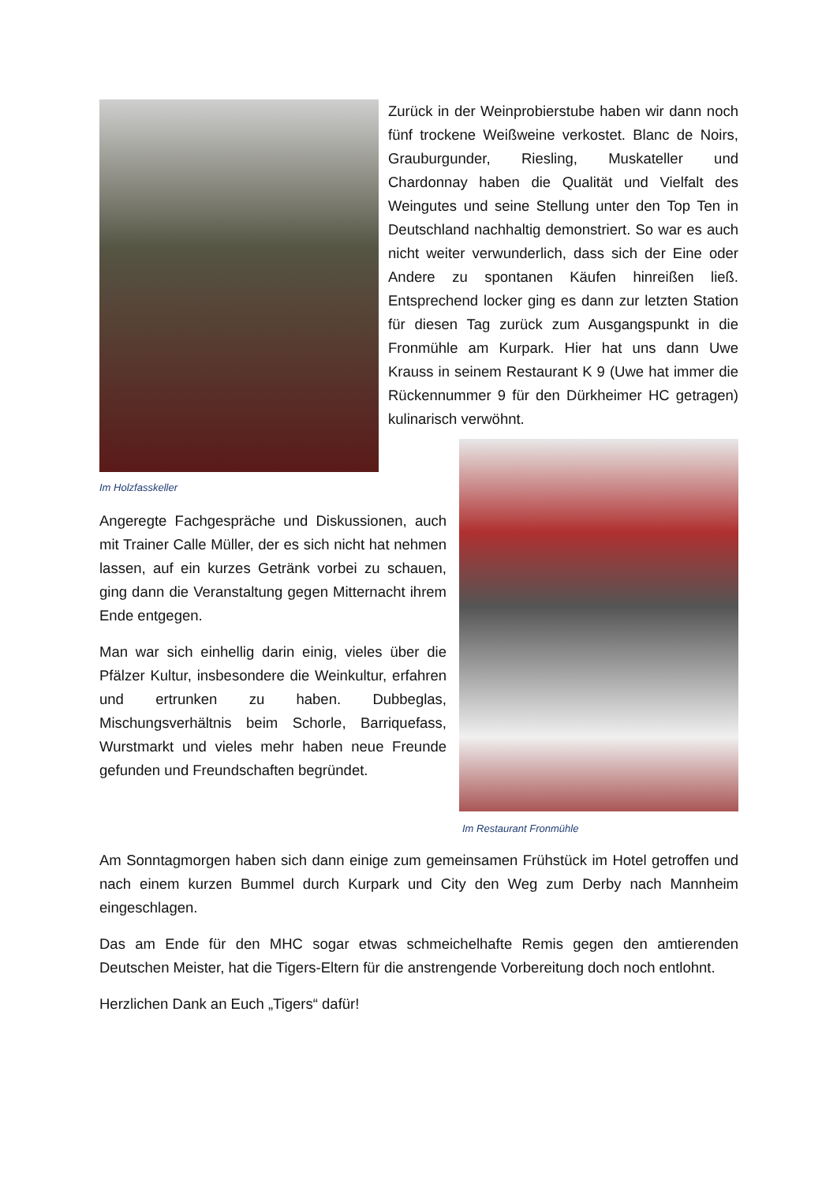Im Holzfasskeller
Zurück in der Weinprobierstube haben wir dann noch fünf trockene Weißweine verkostet. Blanc de Noirs, Grauburgunder, Riesling, Muskateller und Chardonnay haben die Qualität und Vielfalt des Weingutes und seine Stellung unter den Top Ten in Deutschland nachhaltig demonstriert. So war es auch nicht weiter verwunderlich, dass sich der Eine oder Andere zu spontanen Käufen hinreißen ließ. Entsprechend locker ging es dann zur letzten Station für diesen Tag zurück zum Ausgangspunkt in die Fronmühle am Kurpark. Hier hat uns dann Uwe Krauss in seinem Restaurant K 9 (Uwe hat immer die Rückennummer 9 für den Dürkheimer HC getragen) kulinarisch verwöhnt.
Angeregte Fachgespräche und Diskussionen, auch mit Trainer Calle Müller, der es sich nicht hat nehmen lassen, auf ein kurzes Getränk vorbei zu schauen, ging dann die Veranstaltung gegen Mitternacht ihrem Ende entgegen.
Man war sich einhellig darin einig, vieles über die Pfälzer Kultur, insbesondere die Weinkultur, erfahren und ertrunken zu haben. Dubbeglas, Mischungsverhältnis beim Schorle, Barriquefass, Wurstmarkt und vieles mehr haben neue Freunde gefunden und Freundschaften begründet.
Im Restaurant Fronmühle
Am Sonntagmorgen haben sich dann einige zum gemeinsamen Frühstück im Hotel getroffen und nach einem kurzen Bummel durch Kurpark und City den Weg zum Derby nach Mannheim eingeschlagen.
Das am Ende für den MHC sogar etwas schmeichelhafte Remis gegen den amtierenden Deutschen Meister, hat die Tigers-Eltern für die anstrengende Vorbereitung doch noch entlohnt.
Herzlichen Dank an Euch „Tigers“ dafür!